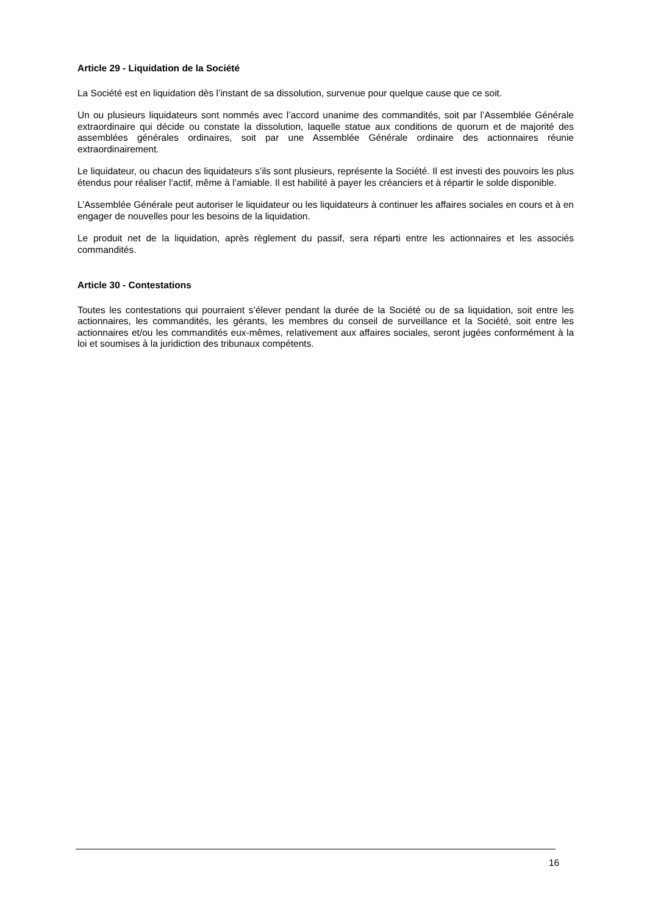Article 29 - Liquidation de la Société
La Société est en liquidation dès l’instant de sa dissolution, survenue pour quelque cause que ce soit.
Un ou plusieurs liquidateurs sont nommés avec l’accord unanime des commandités, soit par l’Assemblée Générale extraordinaire qui décide ou constate la dissolution, laquelle statue aux conditions de quorum et de majorité des assemblées générales ordinaires, soit par une Assemblée Générale ordinaire des actionnaires réunie extraordinairement.
Le liquidateur, ou chacun des liquidateurs s’ils sont plusieurs, représente la Société. Il est investi des pouvoirs les plus étendus pour réaliser l’actif, même à l’amiable. Il est habilité à payer les créanciers et à répartir le solde disponible.
L’Assemblée Générale peut autoriser le liquidateur ou les liquidateurs à continuer les affaires sociales en cours et à en engager de nouvelles pour les besoins de la liquidation.
Le produit net de la liquidation, après règlement du passif, sera réparti entre les actionnaires et les associés commandités.
Article 30 - Contestations
Toutes les contestations qui pourraient s’élever pendant la durée de la Société ou de sa liquidation, soit entre les actionnaires, les commandités, les gérants, les membres du conseil de surveillance et la Société, soit entre les actionnaires et/ou les commandités eux-mêmes, relativement aux affaires sociales, seront jugées conformément à la loi et soumises à la juridiction des tribunaux compétents.
16